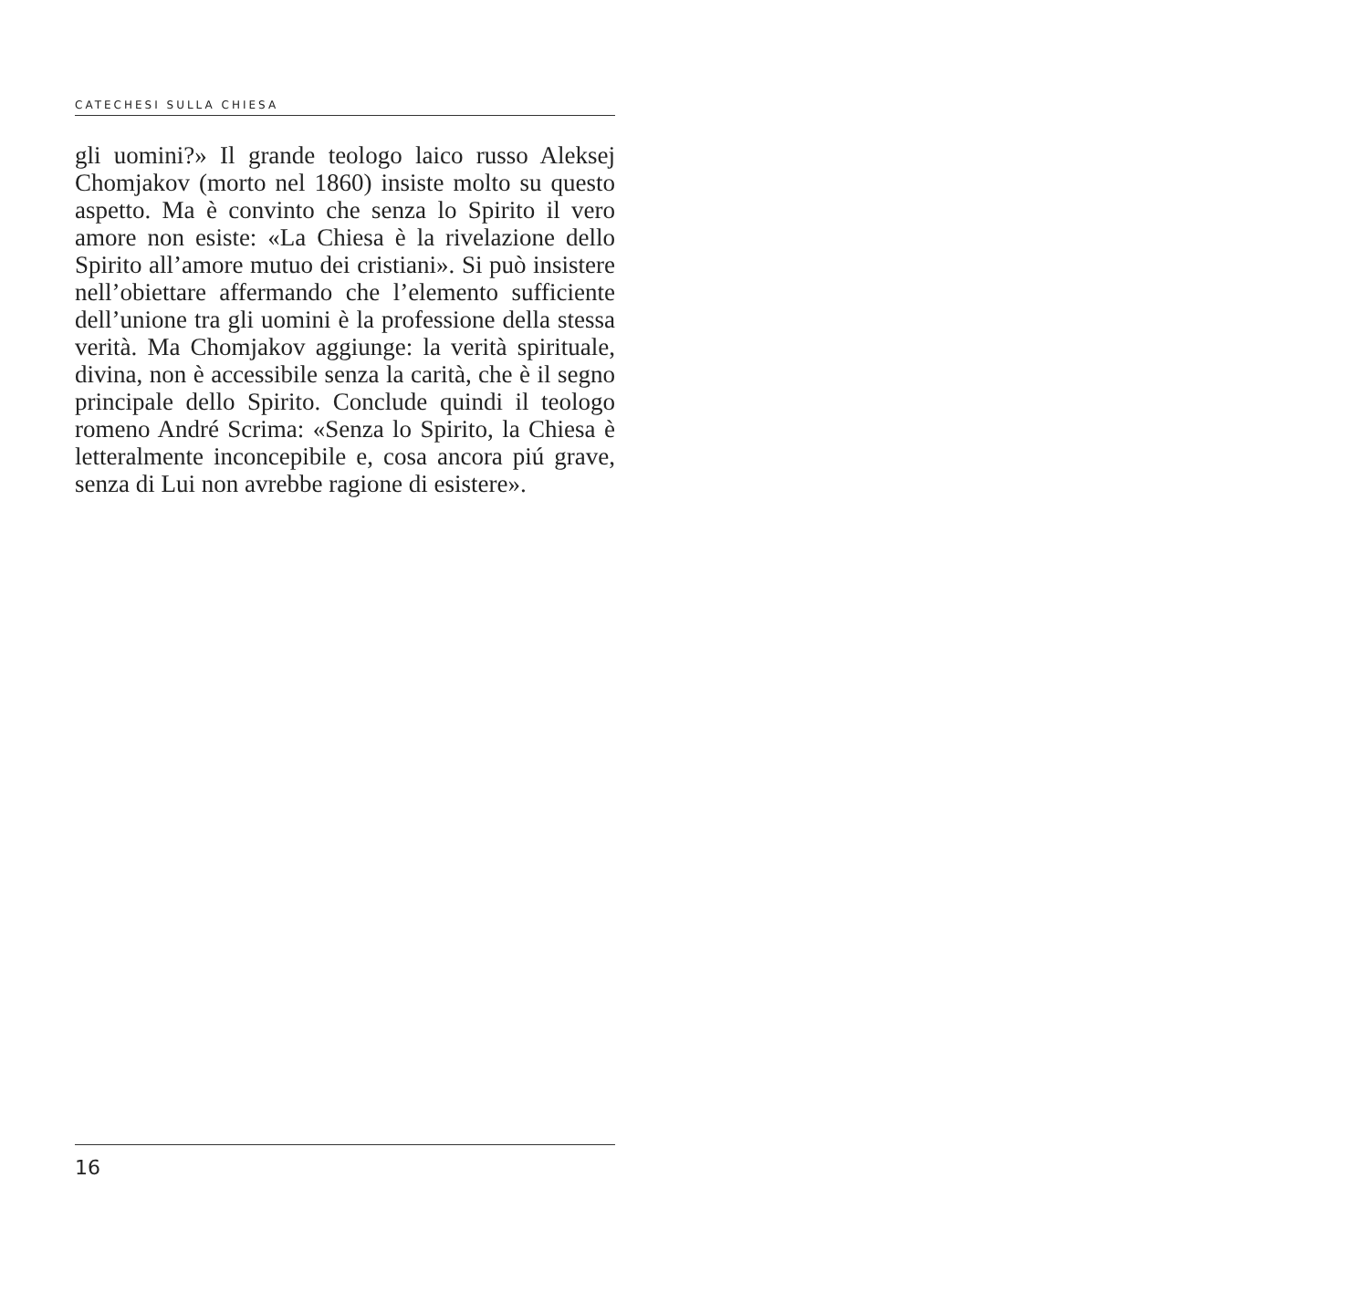CATECHESI SULLA CHIESA
gli uomini?» Il grande teologo laico russo Aleksej Chomjakov (morto nel 1860) insiste molto su questo aspetto. Ma è convinto che senza lo Spirito il vero amore non esiste: «La Chiesa è la rivelazione dello Spirito all’amore mutuo dei cristiani». Si può insistere nell’obiettare affermando che l’elemento sufficiente dell’unione tra gli uomini è la professione della stessa verità. Ma Chomjakov aggiunge: la verità spirituale, divina, non è accessibile senza la carità, che è il segno principale dello Spirito. Conclude quindi il teologo romeno André Scrima: «Senza lo Spirito, la Chiesa è letteralmente inconcepibile e, cosa ancora piú grave, senza di Lui non avrebbe ragione di esistere».
16